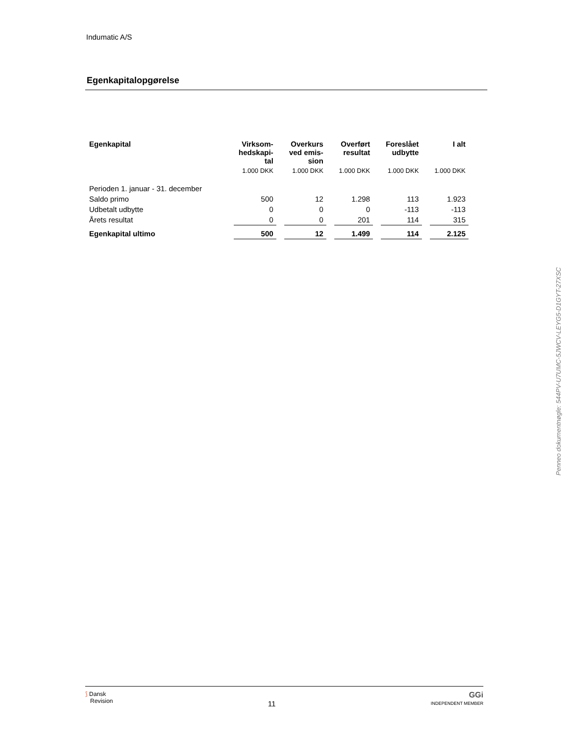Indumatic A/S
Egenkapitalopgørelse
| Egenkapital | Virksom- hedskapi- tal | Overkurs ved emis- sion | Overført resultat | Foreslået udbytte | I alt |
| --- | --- | --- | --- | --- | --- |
| | 1.000 DKK | 1.000 DKK | 1.000 DKK | 1.000 DKK | 1.000 DKK |
| Perioden 1. januar - 31. december | | | | | |
| Saldo primo | 500 | 12 | 1.298 | 113 | 1.923 |
| Udbetalt udbytte | 0 | 0 | 0 | -113 | -113 |
| Årets resultat | 0 | 0 | 201 | 114 | 315 |
| Egenkapital ultimo | 500 | 12 | 1.499 | 114 | 2.125 |
Penneo dokumentnøgle: 544PV-U7UMC-5JWCV-LEYG5-D1GYT-27XSC
⟆ Dansk
Revision
11
GGi
INDEPENDENT MEMBER